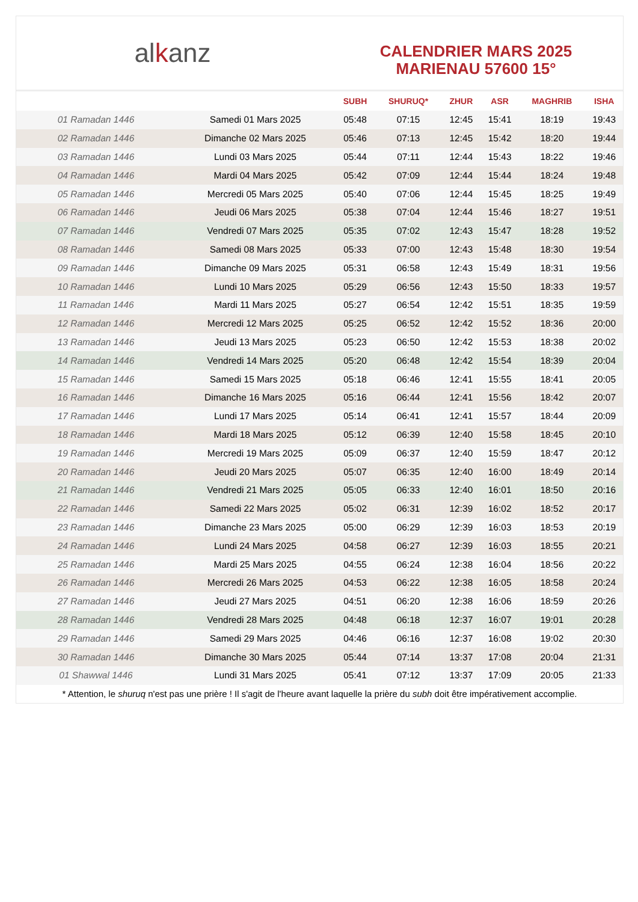al k anz
CALENDRIER MARS 2025
MARIENAU 57600 15°
| | | SUBH | SHURUQ* | ZHUR | ASR | MAGHRIB | ISHA |
| --- | --- | --- | --- | --- | --- | --- | --- |
| 01 Ramadan 1446 | Samedi 01 Mars 2025 | 05:48 | 07:15 | 12:45 | 15:41 | 18:19 | 19:43 |
| 02 Ramadan 1446 | Dimanche 02 Mars 2025 | 05:46 | 07:13 | 12:45 | 15:42 | 18:20 | 19:44 |
| 03 Ramadan 1446 | Lundi 03 Mars 2025 | 05:44 | 07:11 | 12:44 | 15:43 | 18:22 | 19:46 |
| 04 Ramadan 1446 | Mardi 04 Mars 2025 | 05:42 | 07:09 | 12:44 | 15:44 | 18:24 | 19:48 |
| 05 Ramadan 1446 | Mercredi 05 Mars 2025 | 05:40 | 07:06 | 12:44 | 15:45 | 18:25 | 19:49 |
| 06 Ramadan 1446 | Jeudi 06 Mars 2025 | 05:38 | 07:04 | 12:44 | 15:46 | 18:27 | 19:51 |
| 07 Ramadan 1446 | Vendredi 07 Mars 2025 | 05:35 | 07:02 | 12:43 | 15:47 | 18:28 | 19:52 |
| 08 Ramadan 1446 | Samedi 08 Mars 2025 | 05:33 | 07:00 | 12:43 | 15:48 | 18:30 | 19:54 |
| 09 Ramadan 1446 | Dimanche 09 Mars 2025 | 05:31 | 06:58 | 12:43 | 15:49 | 18:31 | 19:56 |
| 10 Ramadan 1446 | Lundi 10 Mars 2025 | 05:29 | 06:56 | 12:43 | 15:50 | 18:33 | 19:57 |
| 11 Ramadan 1446 | Mardi 11 Mars 2025 | 05:27 | 06:54 | 12:42 | 15:51 | 18:35 | 19:59 |
| 12 Ramadan 1446 | Mercredi 12 Mars 2025 | 05:25 | 06:52 | 12:42 | 15:52 | 18:36 | 20:00 |
| 13 Ramadan 1446 | Jeudi 13 Mars 2025 | 05:23 | 06:50 | 12:42 | 15:53 | 18:38 | 20:02 |
| 14 Ramadan 1446 | Vendredi 14 Mars 2025 | 05:20 | 06:48 | 12:42 | 15:54 | 18:39 | 20:04 |
| 15 Ramadan 1446 | Samedi 15 Mars 2025 | 05:18 | 06:46 | 12:41 | 15:55 | 18:41 | 20:05 |
| 16 Ramadan 1446 | Dimanche 16 Mars 2025 | 05:16 | 06:44 | 12:41 | 15:56 | 18:42 | 20:07 |
| 17 Ramadan 1446 | Lundi 17 Mars 2025 | 05:14 | 06:41 | 12:41 | 15:57 | 18:44 | 20:09 |
| 18 Ramadan 1446 | Mardi 18 Mars 2025 | 05:12 | 06:39 | 12:40 | 15:58 | 18:45 | 20:10 |
| 19 Ramadan 1446 | Mercredi 19 Mars 2025 | 05:09 | 06:37 | 12:40 | 15:59 | 18:47 | 20:12 |
| 20 Ramadan 1446 | Jeudi 20 Mars 2025 | 05:07 | 06:35 | 12:40 | 16:00 | 18:49 | 20:14 |
| 21 Ramadan 1446 | Vendredi 21 Mars 2025 | 05:05 | 06:33 | 12:40 | 16:01 | 18:50 | 20:16 |
| 22 Ramadan 1446 | Samedi 22 Mars 2025 | 05:02 | 06:31 | 12:39 | 16:02 | 18:52 | 20:17 |
| 23 Ramadan 1446 | Dimanche 23 Mars 2025 | 05:00 | 06:29 | 12:39 | 16:03 | 18:53 | 20:19 |
| 24 Ramadan 1446 | Lundi 24 Mars 2025 | 04:58 | 06:27 | 12:39 | 16:03 | 18:55 | 20:21 |
| 25 Ramadan 1446 | Mardi 25 Mars 2025 | 04:55 | 06:24 | 12:38 | 16:04 | 18:56 | 20:22 |
| 26 Ramadan 1446 | Mercredi 26 Mars 2025 | 04:53 | 06:22 | 12:38 | 16:05 | 18:58 | 20:24 |
| 27 Ramadan 1446 | Jeudi 27 Mars 2025 | 04:51 | 06:20 | 12:38 | 16:06 | 18:59 | 20:26 |
| 28 Ramadan 1446 | Vendredi 28 Mars 2025 | 04:48 | 06:18 | 12:37 | 16:07 | 19:01 | 20:28 |
| 29 Ramadan 1446 | Samedi 29 Mars 2025 | 04:46 | 06:16 | 12:37 | 16:08 | 19:02 | 20:30 |
| 30 Ramadan 1446 | Dimanche 30 Mars 2025 | 05:44 | 07:14 | 13:37 | 17:08 | 20:04 | 21:31 |
| 01 Shawwal 1446 | Lundi 31 Mars 2025 | 05:41 | 07:12 | 13:37 | 17:09 | 20:05 | 21:33 |
* Attention, le shuruq n'est pas une prière ! Il s'agit de l'heure avant laquelle la prière du subh doit être impérativement accomplie.